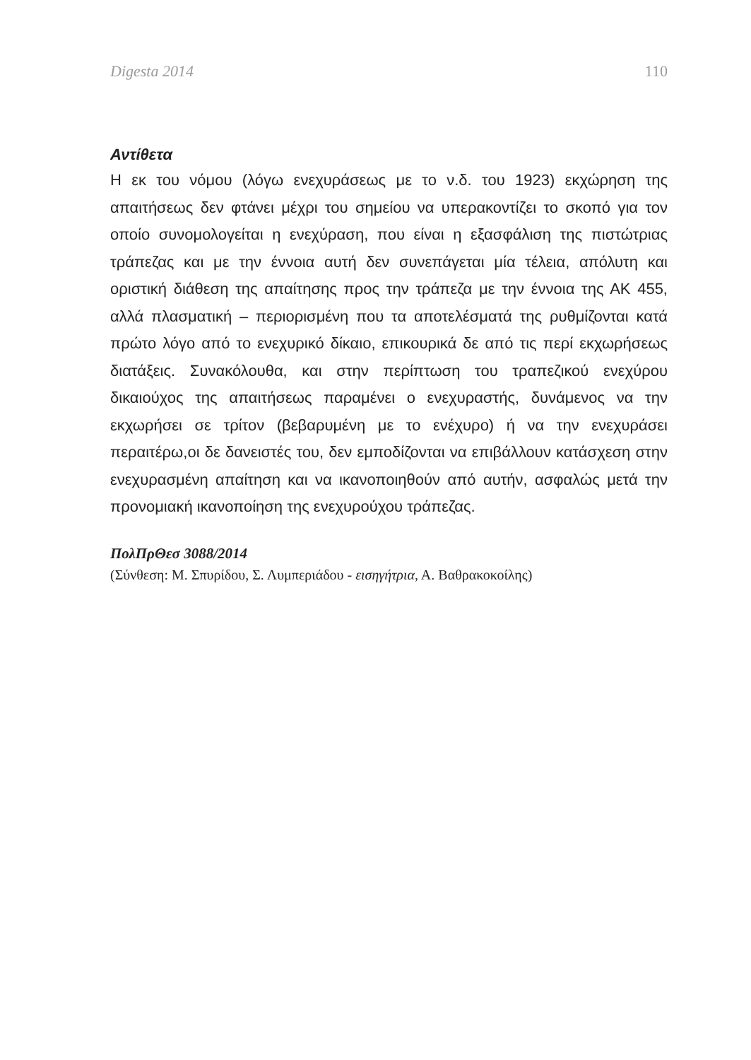Digesta 2014 110
Αντίθετα
Η εκ του νόμου (λόγω ενεχυράσεως με το ν.δ. του 1923) εκχώρηση της απαιτήσεως δεν φτάνει μέχρι του σημείου να υπερακοντίζει το σκοπό για τον οποίο συνομολογείται η ενεχύραση, που είναι η εξασφάλιση της πιστώτριας τράπεζας και με την έννοια αυτή δεν συνεπάγεται μία τέλεια, απόλυτη και οριστική διάθεση της απαίτησης προς την τράπεζα με την έννοια της ΑΚ 455, αλλά πλασματική – περιορισμένη που τα αποτελέσματά της ρυθμίζονται κατά πρώτο λόγο από το ενεχυρικό δίκαιο, επικουρικά δε από τις περί εκχωρήσεως διατάξεις. Συνακόλουθα, και στην περίπτωση του τραπεζικού ενεχύρου δικαιούχος της απαιτήσεως παραμένει ο ενεχυραστής, δυνάμενος να την εκχωρήσει σε τρίτον (βεβαρυμένη με το ενέχυρο) ή να την ενεχυράσει περαιτέρω,οι δε δανειστές του, δεν εμποδίζονται να επιβάλλουν κατάσχεση στην ενεχυρασμένη απαίτηση και να ικανοποιηθούν από αυτήν, ασφαλώς μετά την προνομιακή ικανοποίηση της ενεχυρούχου τράπεζας.
ΠολΠρΘεσ 3088/2014
(Σύνθεση: Μ. Σπυρίδου, Σ. Λυμπεριάδου - εισηγήτρια, Α. Βαθρακοκοίλης)